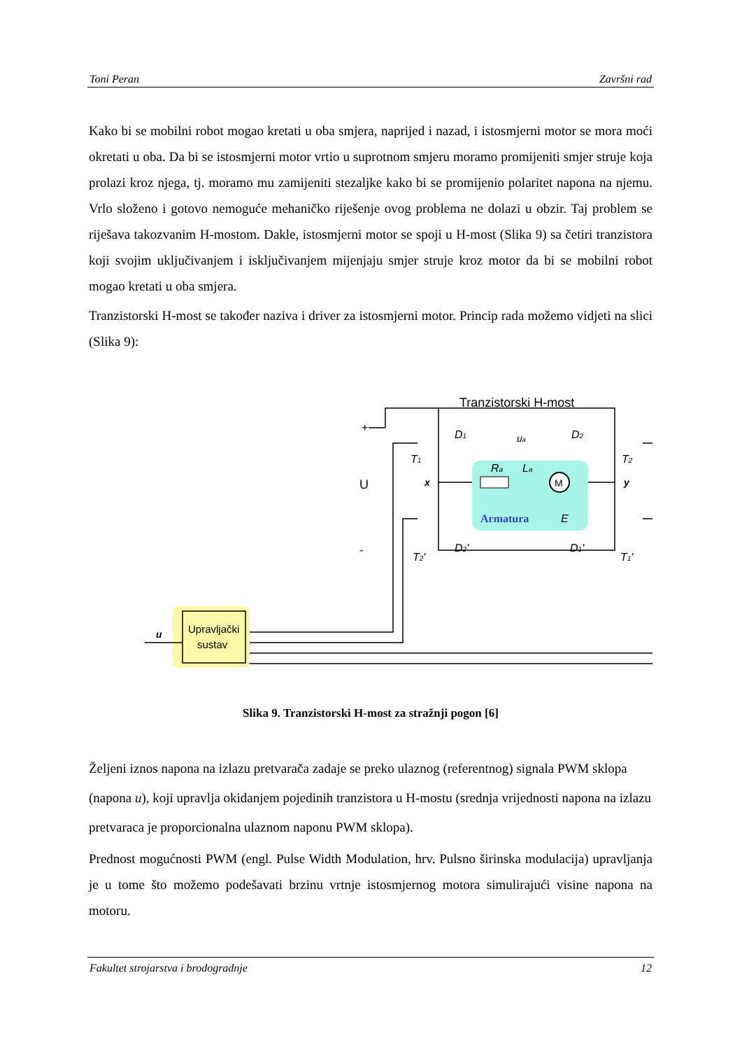Toni Peran Završni rad
Kako bi se mobilni robot mogao kretati u oba smjera, naprijed i nazad, i istosmjerni motor se mora moći okretati u oba. Da bi se istosmjerni motor vrtio u suprotnom smjeru moramo promijeniti smjer struje koja prolazi kroz njega, tj. moramo mu zamijeniti stezaljke kako bi se promijenio polaritet napona na njemu. Vrlo složeno i gotovo nemoguće mehaničko riješenje ovog problema ne dolazi u obzir. Taj problem se riješava takozvanim H-mostom. Dakle, istosmjerni motor se spoji u H-most (Slika 9) sa četiri tranzistora koji svojim uključivanjem i isključivanjem mijenjaju smjer struje kroz motor da bi se mobilni robot mogao kretati u oba smjera.
Tranzistorski H-most se također naziva i driver za istosmjerni motor. Princip rada možemo vidjeti na slici (Slika 9):
Tranzistorski H-most
M
Armatura
E
Ra
La
ua
+
U
-
x
y
T1
T2
D1
D2
T2'
T1'
D2'
D1'
Upravljački
sustav
u
Slika 9. Tranzistorski H-most za stražnji pogon [6]
Željeni iznos napona na izlazu pretvarača zadaje se preko ulaznog (referentnog) signala PWM sklopa (napona u), koji upravlja okidanjem pojedinih tranzistora u H-mostu (srednja vrijednosti napona na izlazu pretvaraca je proporcionalna ulaznom naponu PWM sklopa).
Prednost mogućnosti PWM (engl. Pulse Width Modulation, hrv. Pulsno širinska modulacija) upravljanja je u tome što možemo podešavati brzinu vrtnje istosmjernog motora simulirajući visine napona na motoru.
Fakultet strojarstva i brodogradnje 12